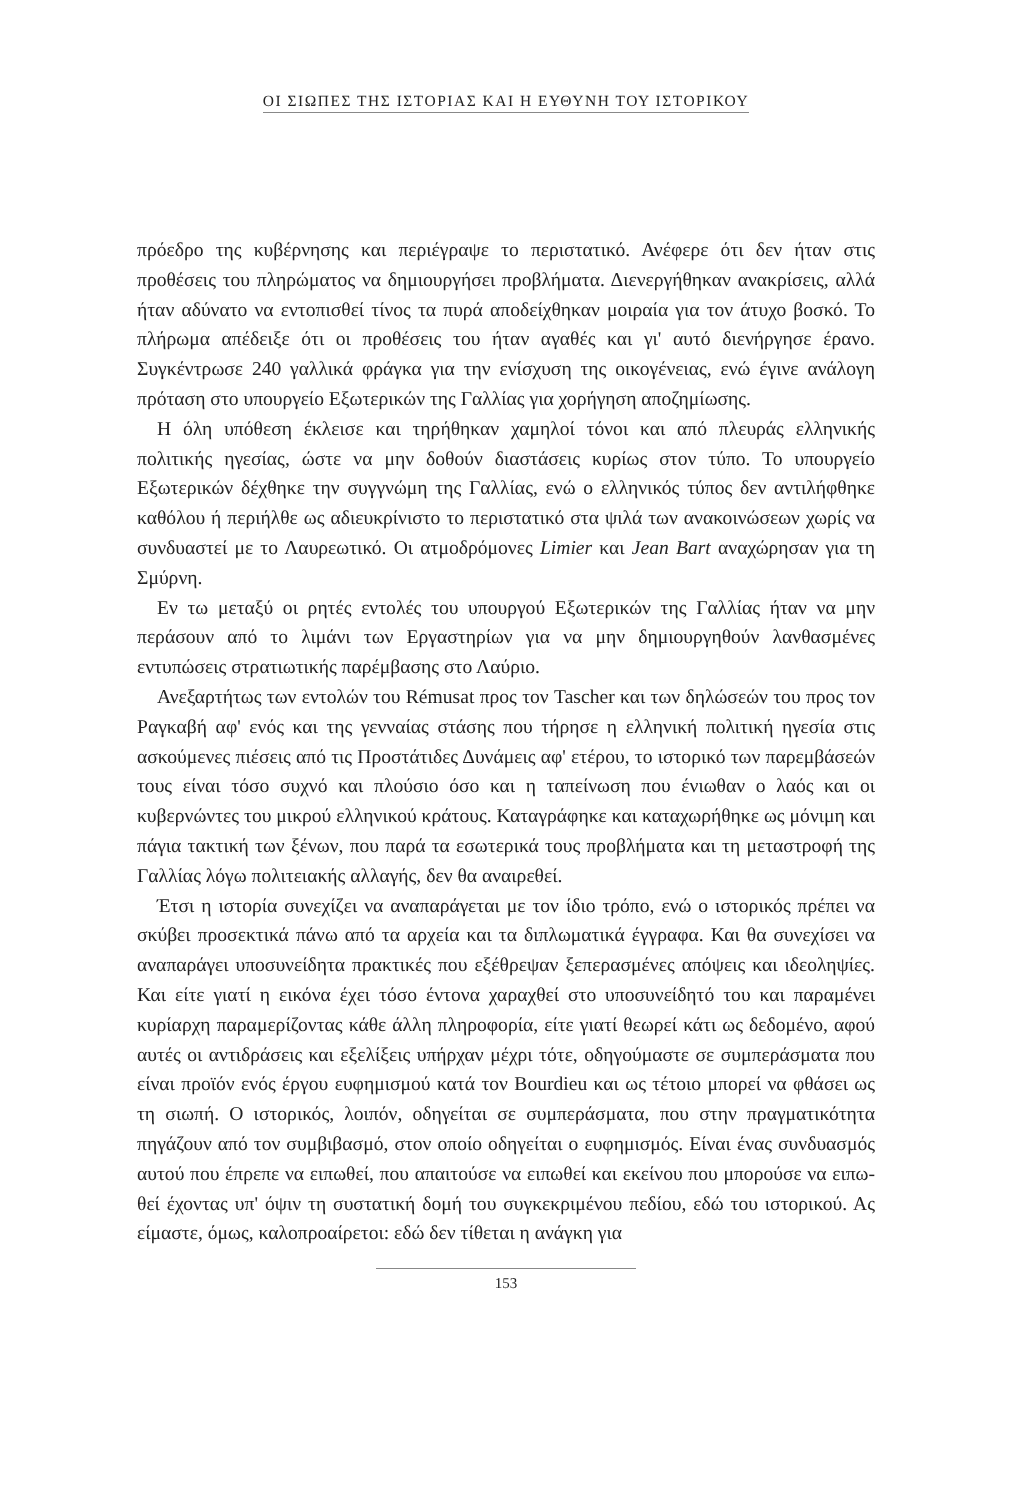ΟΙ ΣΙΩΠΕΣ ΤΗΣ ΙΣΤΟΡΙΑΣ ΚΑΙ Η ΕΥΘΥΝΗ ΤΟΥ ΙΣΤΟΡΙΚΟΥ
πρόεδρο της κυβέρνησης και περιέγραψε το περιστατικό. Ανέφερε ότι δεν ή­ταν στις προθέσεις του πληρώματος να δημιουργήσει προβλήματα. Διενερ­γήθηκαν ανακρίσεις, αλλά ήταν αδύνατο να εντοπισθεί τίνος τα πυρά απο­δείχθηκαν μοιραία για τον άτυχο βοσκό. Το πλήρωμα απέδειξε ότι οι προθέ­σεις του ήταν αγαθές και γι' αυτό διενήργησε έρανο. Συγκέντρωσε 240 γαλ­λικά φράγκα για την ενίσχυση της οικογένειας, ενώ έγινε ανάλογη πρόταση στο υπουργείο Εξωτερικών της Γαλλίας για χορήγηση αποζημίωσης.
Η όλη υπόθεση έκλεισε και τηρήθηκαν χαμηλοί τόνοι και από πλευράς ελληνικής πολιτικής ηγεσίας, ώστε να μην δοθούν διαστάσεις κυρίως στον τύπο. Το υπουργείο Εξωτερικών δέχθηκε την συγγνώμη της Γαλλίας, ενώ ο ελληνικός τύπος δεν αντιλήφθηκε καθόλου ή περιήλθε ως αδιευκρίνιστο το περιστατικό στα ψιλά των ανακοινώσεων χωρίς να συνδυαστεί με το Λαυρε­ωτικό. Οι ατμοδρόμονες Limier και Jean Bart αναχώρησαν για τη Σμύρνη.
Εν τω μεταξύ οι ρητές εντολές του υπουργού Εξωτερικών της Γαλλίας ή­ταν να μην περάσουν από το λιμάνι των Εργαστηρίων για να μην δημιουργη­θούν λανθασμένες εντυπώσεις στρατιωτικής παρέμβασης στο Λαύριο.
Ανεξαρτήτως των εντολών του Rémusat προς τον Tascher και των δηλώ­σεών του προς τον Ραγκαβή αφ' ενός και της γενναίας στάσης που τήρησε η ελληνική πολιτική ηγεσία στις ασκούμενες πιέσεις από τις Προστάτιδες Δυ­νάμεις αφ' ετέρου, το ιστορικό των παρεμβάσεών τους είναι τόσο συχνό και πλούσιο όσο και η ταπείνωση που ένιωθαν ο λαός και οι κυβερνώντες του μι­κρού ελληνικού κράτους. Καταγράφηκε και καταχωρήθηκε ως μόνιμη και πά­για τακτική των ξένων, που παρά τα εσωτερικά τους προβλήματα και τη με­ταστροφή της Γαλλίας λόγω πολιτειακής αλλαγής, δεν θα αναιρεθεί.
Έτσι η ιστορία συνεχίζει να αναπαράγεται με τον ίδιο τρόπο, ενώ ο ιστο­ρικός πρέπει να σκύβει προσεκτικά πάνω από τα αρχεία και τα διπλωματικά έγγραφα. Και θα συνεχίσει να αναπαράγει υποσυνείδητα πρακτικές που εξέ­θρεψαν ξεπερασμένες απόψεις και ιδεοληψίες. Και είτε γιατί η εικόνα έχει τόσο έντονα χαραχθεί στο υποσυνείδητό του και παραμένει κυρίαρχη παρα­μερίζοντας κάθε άλλη πληροφορία, είτε γιατί θεωρεί κάτι ως δεδομένο, αφού αυτές οι αντιδράσεις και εξελίξεις υπήρχαν μέχρι τότε, οδηγούμαστε σε συ­μπεράσματα που είναι προϊόν ενός έργου ευφημισμού κατά τον Bourdieu και ως τέτοιο μπορεί να φθάσει ως τη σιωπή. Ο ιστορικός, λοιπόν, οδηγείται σε συμπεράσματα, που στην πραγματικότητα πηγάζουν από τον συμβιβασμό, στον οποίο οδηγείται ο ευφημισμός. Είναι ένας συνδυασμός αυτού που έπρε­πε να ειπωθεί, που απαιτούσε να ειπωθεί και εκείνου που μπορούσε να ειπω­θεί έχοντας υπ' όψιν τη συστατική δομή του συγκεκριμένου πεδίου, εδώ του ιστορικού. Ας είμαστε, όμως, καλοπροαίρετοι: εδώ δεν τίθεται η ανάγκη για
153